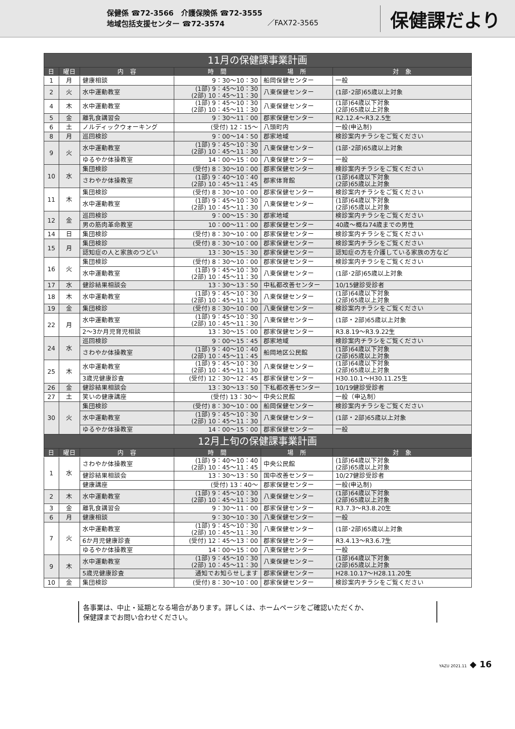保健係 ☎72-3566　介護保険係 ☎72-3555
地域包括支援センター ☎72-3574
／FAX72-3565
保健課だより
| 11月の保健課事業計画 | | | | | |
| --- | --- | --- | --- | --- | --- |
| 日 | 曜日 | 内 容 | 時 間 | 場 所 | 対 象 |
| 1 | 月 | 健康相談 | 9：30～10：30 | 船岡保健センター | 一般 |
| 2 | 火 | 水中運動教室 | (1部) 9：45～10：30 (2部) 10：45～11：30 | 八東保健センター | (1部･2部)65歳以上対象 |
| 4 | 木 | 水中運動教室 | (1部) 9：45～10：30 (2部) 10：45～11：30 | 八東保健センター | (1部)64歳以下対象 (2部)65歳以上対象 |
| 5 | 金 | 離乳食講習会 | 9：30～11：00 | 郡家保健センター | R2.12.4～R3.2.5生 |
| 6 | 土 | ノルディックウォーキング | (受付) 12：15～ | 八頭町内 | 一般(申込制) |
| 8 | 月 | 巡回検診 | 9：00～14：50 | 郡家地域 | 検診案内チラシをご覧ください |
| 9 | 火 | 水中運動教室 | (1部) 9：45～10：30 (2部) 10：45～11：30 | 八東保健センター | (1部･2部)65歳以上対象 |
| | | ゆるやか体操教室 | 14：00～15：00 | 八東保健センター | 一般 |
| 10 | 水 | 集団検診 | (受付) 8：30～10：00 | 郡家保健センター | 検診案内チラシをご覧ください |
| | | さわやか体操教室 | (1部) 9：40～10：40 (2部) 10：45～11：45 | 郡家体育館 | (1部)64歳以下対象 (2部)65歳以上対象 |
| 11 | 木 | 集団検診 | (受付) 8：30～10：00 | 郡家保健センター | 検診案内チラシをご覧ください |
| | | 水中運動教室 | (1部) 9：45～10：30 (2部) 10：45～11：30 | 八東保健センター | (1部)64歳以下対象 (2部)65歳以上対象 |
| 12 | 金 | 巡回検診 | 9：00～15：30 | 郡家地域 | 検診案内チラシをご覧ください |
| | | 男の筋肉革命教室 | 10：00～11：00 | 郡家保健センター | 40歳～概ね74歳までの男性 |
| 14 | 日 | 集団検診 | (受付) 8：30～10：00 | 郡家保健センター | 検診案内チラシをご覧ください |
| 15 | 月 | 集団検診 | (受付) 8：30～10：00 | 郡家保健センター | 検診案内チラシをご覧ください |
| | | 認知症の人と家族のつどい | 13：30～15：30 | 郡家保健センター | 認知症の方を介護している家族の方など |
| 16 | 火 | 集団検診 | (受付) 8：30～10：00 | 郡家保健センター | 検診案内チラシをご覧ください |
| | | 水中運動教室 | (1部) 9：45～10：30 (2部) 10：45～11：30 | 八東保健センター | (1部･2部)65歳以上対象 |
| 17 | 水 | 健診結果相談会 | 13：30～13：50 | 中私都改善センター | 10/15健診受診者 |
| 18 | 木 | 水中運動教室 | (1部) 9：45～10：30 (2部) 10：45～11：30 | 八東保健センター | (1部)64歳以下対象 (2部)65歳以上対象 |
| 19 | 金 | 集団検診 | (受付) 8：30～10：00 | 八東保健センター | 検診案内チラシをご覧ください |
| 22 | 月 | 水中運動教室 | (1部) 9：45～10：30 (2部) 10：45～11：30 | 八東保健センター | (1部・2部)65歳以上対象 |
| | | 2～3か月児育児相談 | 13：30～15：00 | 郡家保健センター | R3.8.19～R3.9.22生 |
| 24 | 水 | 巡回検診 | 9：00～15：45 | 郡家地域 | 検診案内チラシをご覧ください |
| | | さわやか体操教室 | (1部) 9：40～10：40 (2部) 10：45～11：45 | 船岡地区公民館 | (1部)64歳以下対象 (2部)65歳以上対象 |
| 25 | 木 | 水中運動教室 | (1部) 9：45～10：30 (2部) 10：45～11：30 | 八東保健センター | (1部)64歳以下対象 (2部)65歳以上対象 |
| | | 3歳児健康診査 | (受付) 12：30～12：45 | 郡家保健センター | H30.10.1～H30.11.25生 |
| 26 | 金 | 健診結果相談会 | 13：30～13：50 | 下私都改善センター | 10/19健診受診者 |
| 27 | 土 | 笑いの健康講座 | (受付) 13：30～ | 中央公民館 | 一般（申込制） |
| 30 | 火 | 集団検診 | (受付) 8：30～10：00 | 船岡保健センター | 検診案内チラシをご覧ください |
| | | 水中運動教室 | (1部) 9：45～10：30 (2部) 10：45～11：30 | 八東保健センター | (1部・2部)65歳以上対象 |
| | | ゆるやか体操教室 | 14：00～15：00 | 郡家保健センター | 一般 |
| 12月上旬の保健課事業計画 | | | | | |
| 日 | 曜日 | 内 容 | 時 間 | 場 所 | 対 象 |
| 1 | 水 | さわやか体操教室 | (1部) 9：40～10：40 (2部) 10：45～11：45 | 中央公民館 | (1部)64歳以下対象 (2部)65歳以上対象 |
| | | 健診結果相談会 | 13：30～13：50 | 国中改善センター | 10/27健診受診者 |
| | | 健康講座 | (受付) 13：40～ | 郡家保健センター | 一般(申込制) |
| 2 | 木 | 水中運動教室 | (1部) 9：45～10：30 (2部) 10：45～11：30 | 八東保健センター | (1部)64歳以下対象 (2部)65歳以上対象 |
| 3 | 金 | 離乳食講習会 | 9：30～11：00 | 郡家保健センター | R3.7.3～R3.8.20生 |
| 6 | 月 | 健康相談 | 9：30～10：30 | 八東保健センター | 一般 |
| 7 | 火 | 水中運動教室 | (1部) 9：45～10：30 (2部) 10：45～11：30 | 八東保健センター | (1部･2部)65歳以上対象 |
| | | 6か月児健康診査 | (受付) 12：45～13：00 | 郡家保健センター | R3.4.13～R3.6.7生 |
| | | ゆるやか体操教室 | 14：00～15：00 | 八東保健センター | 一般 |
| 9 | 木 | 水中運動教室 | (1部) 9：45～10：30 (2部) 10：45～11：30 | 八東保健センター | (1部)64歳以下対象 (2部)65歳以上対象 |
| | | 5歳児健康診査 | 通知でお知らせします | 郡家保健センター | H28.10.17～H28.11.20生 |
| 10 | 金 | 集団検診 | (受付) 8：30～10：00 | 郡家保健センター | 検診案内チラシをご覧ください |
各事業は、中止・延期となる場合があります。詳しくは、ホームページをご確認いただくか、
保健課までお問い合わせください。
YAZU 2021.11 ◆ 16